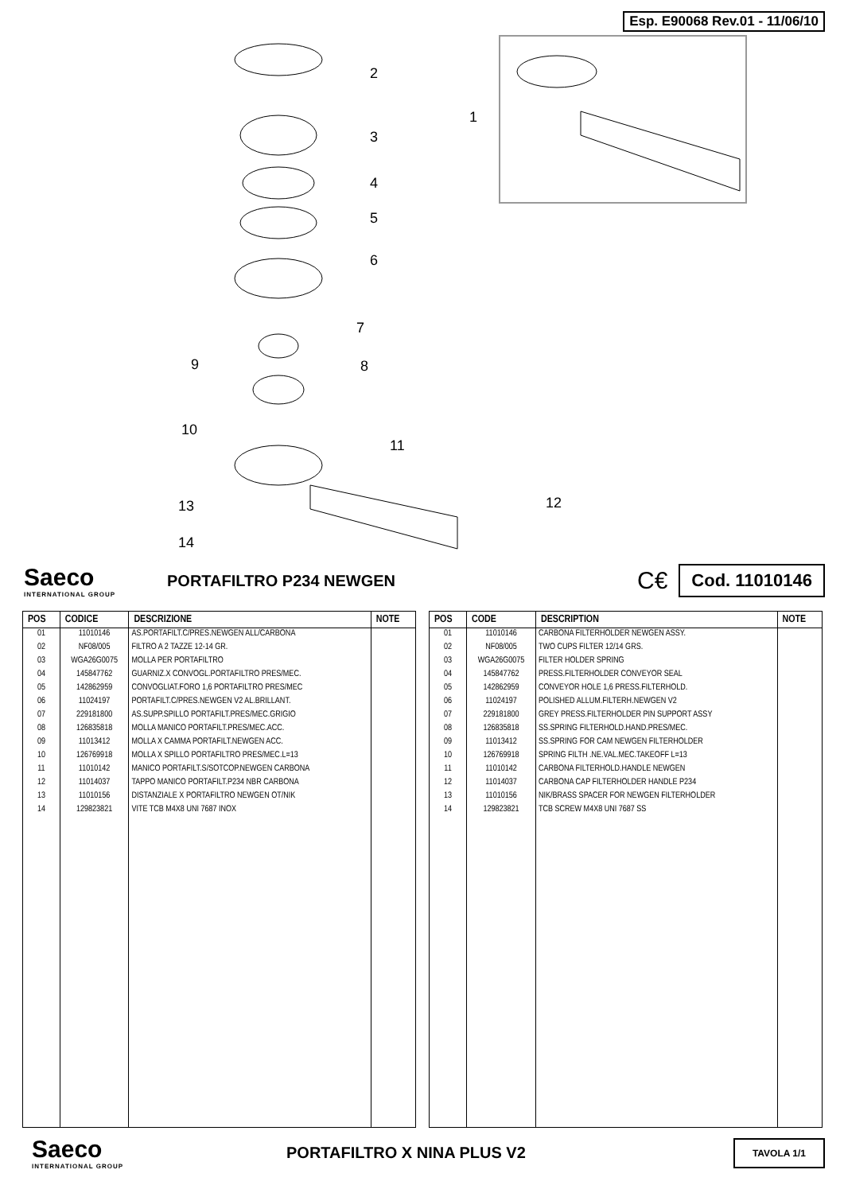Esp. E90068 Rev.01 - 11/06/10
2
3
4
5
6
7
9 8
1
10
11
12
13
14
Saeco
INTERNATIONAL GROUP
PORTAFILTRO P234 NEWGEN
C€
Cod. 11010146
| POS | CODICE | DESCRIZIONE | NOTE |
| --- | --- | --- | --- |
| 01 | 11010146 | AS.PORTAFILT.C/PRES.NEWGEN ALL/CARBONA | |
| 02 | NF08/005 | FILTRO A 2 TAZZE 12-14 GR. | |
| 03 | WGA26G0075 | MOLLA PER PORTAFILTRO | |
| 04 | 145847762 | GUARNIZ.X CONVOGL.PORTAFILTRO PRES/MEC. | |
| 05 | 142862959 | CONVOGLIAT.FORO 1,6 PORTAFILTRO PRES/MEC | |
| 06 | 11024197 | PORTAFILT.C/PRES.NEWGEN V2 AL.BRILLANT. | |
| 07 | 229181800 | AS.SUPP.SPILLO PORTAFILT.PRES/MEC.GRIGIO | |
| 08 | 126835818 | MOLLA MANICO PORTAFILT.PRES/MEC.ACC. | |
| 09 | 11013412 | MOLLA X CAMMA PORTAFILT.NEWGEN ACC. | |
| 10 | 126769918 | MOLLA X SPILLO PORTAFILTRO PRES/MEC.L=13 | |
| 11 | 11010142 | MANICO PORTAFILT.S/SOTCOP.NEWGEN CARBONA | |
| 12 | 11014037 | TAPPO MANICO PORTAFILT.P234 NBR CARBONA | |
| 13 | 11010156 | DISTANZIALE X PORTAFILTRO NEWGEN OT/NIK | |
| 14 | 129823821 | VITE TCB M4X8 UNI 7687 INOX | |
| POS | CODE | DESCRIPTION | NOTE |
| --- | --- | --- | --- |
| 01 | 11010146 | CARBONA FILTERHOLDER NEWGEN ASSY. | |
| 02 | NF08/005 | TWO CUPS FILTER 12/14 GRS. | |
| 03 | WGA26G0075 | FILTER HOLDER SPRING | |
| 04 | 145847762 | PRESS.FILTERHOLDER CONVEYOR SEAL | |
| 05 | 142862959 | CONVEYOR HOLE 1,6 PRESS.FILTERHOLD. | |
| 06 | 11024197 | POLISHED ALLUM.FILTERH.NEWGEN V2 | |
| 07 | 229181800 | GREY PRESS.FILTERHOLDER PIN SUPPORT ASSY | |
| 08 | 126835818 | SS.SPRING FILTERHOLD.HAND.PRES/MEC. | |
| 09 | 11013412 | SS.SPRING FOR CAM NEWGEN FILTERHOLDER | |
| 10 | 126769918 | SPRING FILTH .NE.VAL.MEC.TAKEOFF L=13 | |
| 11 | 11010142 | CARBONA FILTERHOLD.HANDLE NEWGEN | |
| 12 | 11014037 | CARBONA CAP FILTERHOLDER HANDLE P234 | |
| 13 | 11010156 | NIK/BRASS SPACER FOR NEWGEN FILTERHOLDER | |
| 14 | 129823821 | TCB SCREW M4X8 UNI 7687 SS | |
Saeco
INTERNATIONAL GROUP
PORTAFILTRO X NINA PLUS V2
TAVOLA 1/1